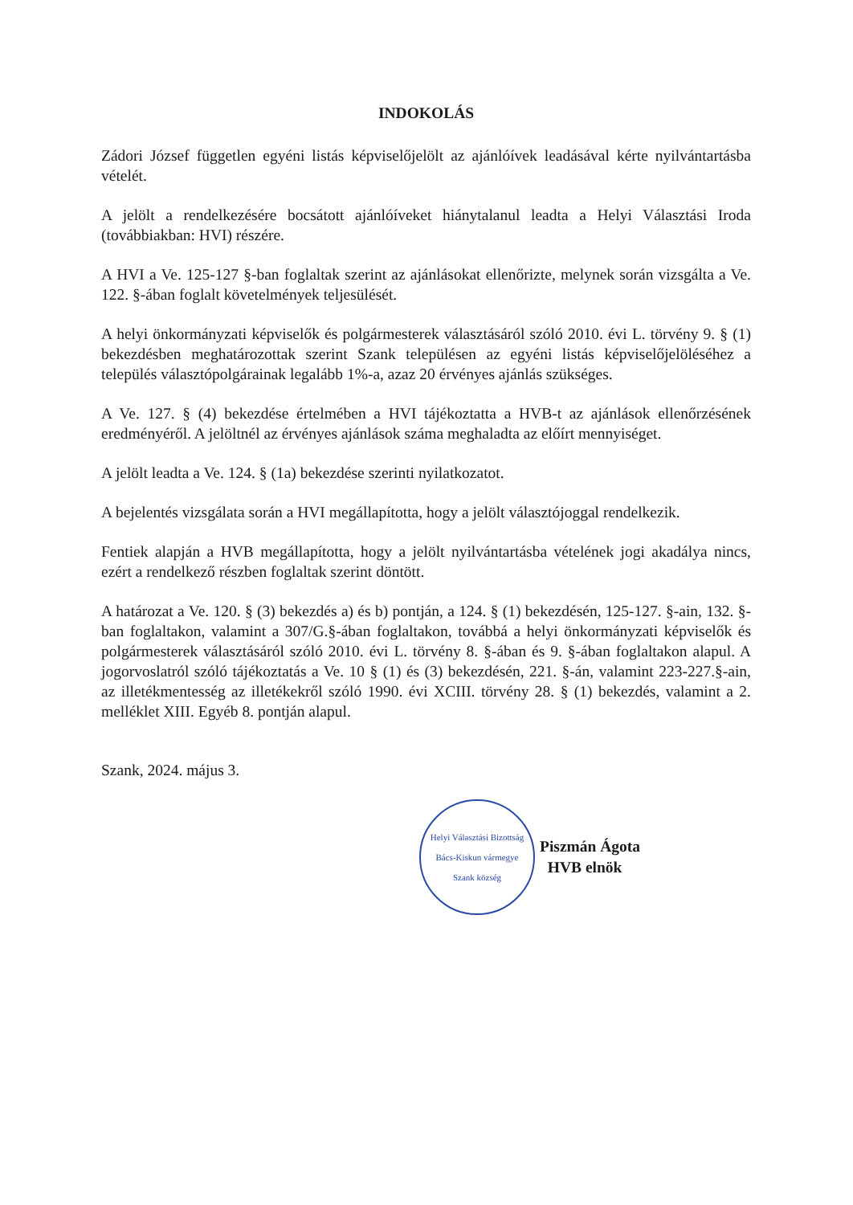INDOKOLÁS
Zádori József független egyéni listás képviselőjelölt az ajánlóívek leadásával kérte nyilvántartásba vételét.
A jelölt a rendelkezésére bocsátott ajánlóíveket hiánytalanul leadta a Helyi Választási Iroda (továbbiakban: HVI) részére.
A HVI a Ve. 125-127 §-ban foglaltak szerint az ajánlásokat ellenőrizte, melynek során vizsgálta a Ve. 122. §-ában foglalt követelmények teljesülését.
A helyi önkormányzati képviselők és polgármesterek választásáról szóló 2010. évi L. törvény 9. § (1) bekezdésben meghatározottak szerint Szank településen az egyéni listás képviselőjelöléséhez a település választópolgárainak legalább 1%-a, azaz 20 érvényes ajánlás szükséges.
A Ve. 127. § (4) bekezdése értelmében a HVI tájékoztatta a HVB-t az ajánlások ellenőrzésének eredményéről. A jelöltnél az érvényes ajánlások száma meghaladta az előírt mennyiséget.
A jelölt leadta a Ve. 124. § (1a) bekezdése szerinti nyilatkozatot.
A bejelentés vizsgálata során a HVI megállapította, hogy a jelölt választójoggal rendelkezik.
Fentiek alapján a HVB megállapította, hogy a jelölt nyilvántartásba vételének jogi akadálya nincs, ezért a rendelkező részben foglaltak szerint döntött.
A határozat a Ve. 120. § (3) bekezdés a) és b) pontján, a 124. § (1) bekezdésén, 125-127. §-ain, 132. §-ban foglaltakon, valamint a 307/G.§-ában foglaltakon, továbbá a helyi önkormányzati képviselők és polgármesterek választásáról szóló 2010. évi L. törvény 8. §-ában és 9. §-ában foglaltakon alapul. A jogorvoslatról szóló tájékoztatás a Ve. 10 § (1) és (3) bekezdésén, 221. §-án, valamint 223-227.§-ain, az illetékmentesség az illetékekről szóló 1990. évi XCIII. törvény 28. § (1) bekezdés, valamint a 2. melléklet XIII. Egyéb 8. pontján alapul.
Szank, 2024. május 3.
Helyi Választási Bizottság
Bács-Kiskun vármegye
Szank község
Piszmán Ágota
HVB elnök